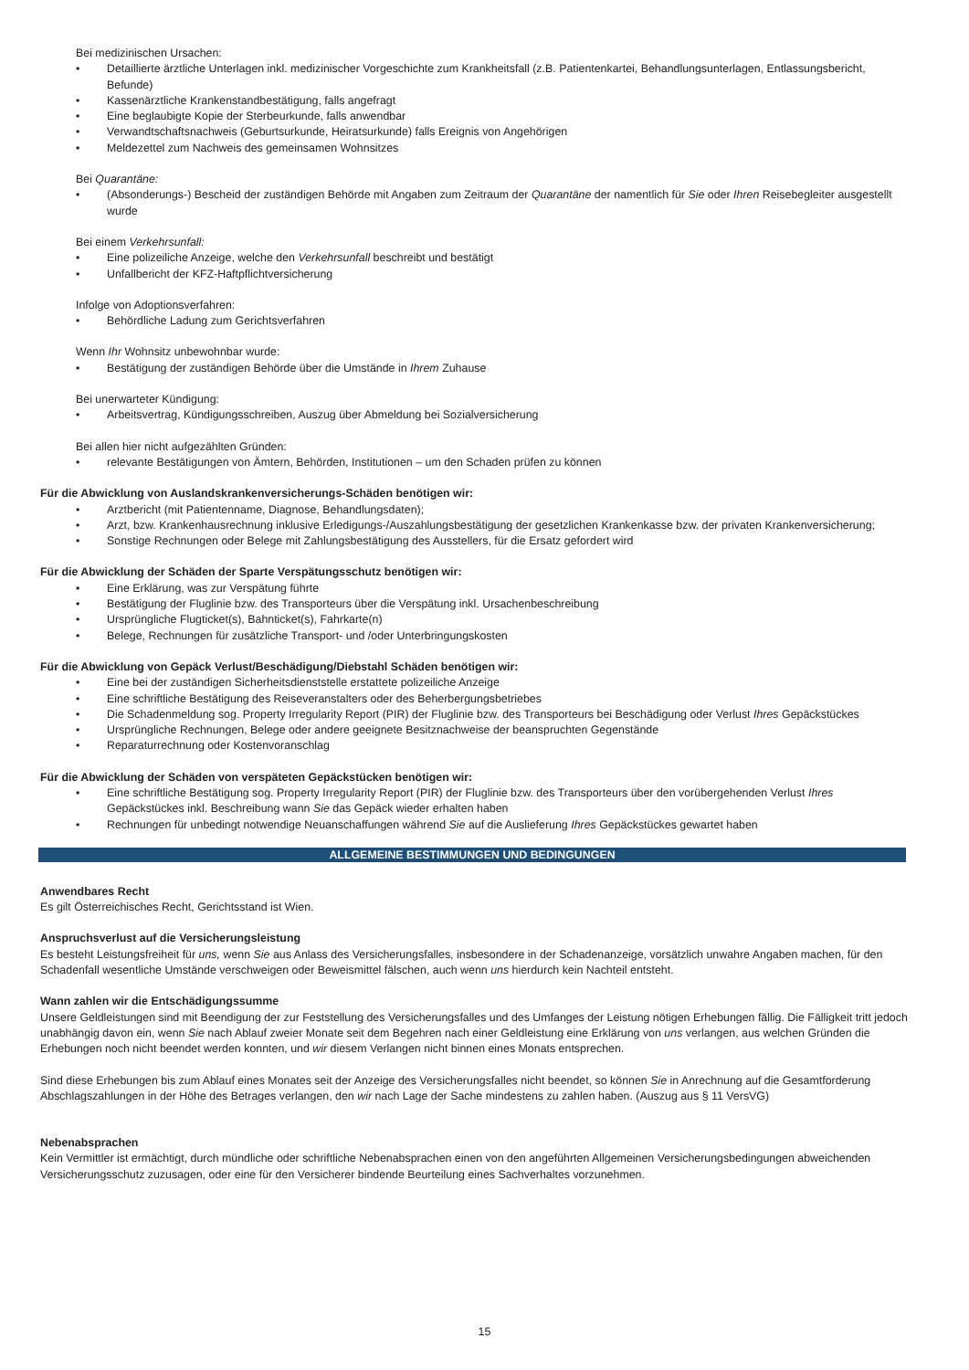Bei medizinischen Ursachen:
• Detaillierte ärztliche Unterlagen inkl. medizinischer Vorgeschichte zum Krankheitsfall (z.B. Patientenkartei, Behandlungsunterlagen, Entlassungsbericht, Befunde)
• Kassenärztliche Krankenstandbestätigung, falls angefragt
• Eine beglaubigte Kopie der Sterbeurkunde, falls anwendbar
• Verwandtschaftsnachweis (Geburtsurkunde, Heiratsurkunde) falls Ereignis von Angehörigen
• Meldezettel zum Nachweis des gemeinsamen Wohnsitzes
Bei Quarantäne:
• (Absonderungs-) Bescheid der zuständigen Behörde mit Angaben zum Zeitraum der Quarantäne der namentlich für Sie oder Ihren Reisebegleiter ausgestellt wurde
Bei einem Verkehrsunfall:
• Eine polizeiliche Anzeige, welche den Verkehrsunfall beschreibt und bestätigt
• Unfallbericht der KFZ-Haftpflichtversicherung
Infolge von Adoptionsverfahren:
• Behördliche Ladung zum Gerichtsverfahren
Wenn Ihr Wohnsitz unbewohnbar wurde:
• Bestätigung der zuständigen Behörde über die Umstände in Ihrem Zuhause
Bei unerwarteter Kündigung:
• Arbeitsvertrag, Kündigungsschreiben, Auszug über Abmeldung bei Sozialversicherung
Bei allen hier nicht aufgezählten Gründen:
• relevante Bestätigungen von Ämtern, Behörden, Institutionen – um den Schaden prüfen zu können
Für die Abwicklung von Auslandskrankenversicherungs-Schäden benötigen wir:
• Arztbericht (mit Patientenname, Diagnose, Behandlungsdaten);
• Arzt, bzw. Krankenhausrechnung inklusive Erledigungs-/Auszahlungsbestätigung der gesetzlichen Krankenkasse bzw. der privaten Krankenversicherung;
• Sonstige Rechnungen oder Belege mit Zahlungsbestätigung des Ausstellers, für die Ersatz gefordert wird
Für die Abwicklung der Schäden der Sparte Verspätungsschutz benötigen wir:
• Eine Erklärung, was zur Verspätung führte
• Bestätigung der Fluglinie bzw. des Transporteurs über die Verspätung inkl. Ursachenbeschreibung
• Ursprüngliche Flugticket(s), Bahnticket(s), Fahrkarte(n)
• Belege, Rechnungen für zusätzliche Transport- und /oder Unterbringungskosten
Für die Abwicklung von Gepäck Verlust/Beschädigung/Diebstahl Schäden benötigen wir:
• Eine bei der zuständigen Sicherheitsdienststelle erstattete polizeiliche Anzeige
• Eine schriftliche Bestätigung des Reiseveranstalters oder des Beherbergungsbetriebes
• Die Schadenmeldung sog. Property Irregularity Report (PIR) der Fluglinie bzw. des Transporteurs bei Beschädigung oder Verlust Ihres Gepäckstückes
• Ursprüngliche Rechnungen, Belege oder andere geeignete Besitznachweise der beanspruchten Gegenstände
• Reparaturrechnung oder Kostenvoranschlag
Für die Abwicklung der Schäden von verspäteten Gepäckstücken benötigen wir:
• Eine schriftliche Bestätigung sog. Property Irregularity Report (PIR) der Fluglinie bzw. des Transporteurs über den vorübergehenden Verlust Ihres Gepäckstückes inkl. Beschreibung wann Sie das Gepäck wieder erhalten haben
• Rechnungen für unbedingt notwendige Neuanschaffungen während Sie auf die Auslieferung Ihres Gepäckstückes gewartet haben
ALLGEMEINE BESTIMMUNGEN UND BEDINGUNGEN
Anwendbares Recht
Es gilt Österreichisches Recht, Gerichtsstand ist Wien.
Anspruchsverlust auf die Versicherungsleistung
Es besteht Leistungsfreiheit für uns, wenn Sie aus Anlass des Versicherungsfalles, insbesondere in der Schadenanzeige, vorsätzlich unwahre Angaben machen, für den Schadenfall wesentliche Umstände verschweigen oder Beweismittel fälschen, auch wenn uns hierdurch kein Nachteil entsteht.
Wann zahlen wir die Entschädigungssumme
Unsere Geldleistungen sind mit Beendigung der zur Feststellung des Versicherungsfalles und des Umfanges der Leistung nötigen Erhebungen fällig. Die Fälligkeit tritt jedoch unabhängig davon ein, wenn Sie nach Ablauf zweier Monate seit dem Begehren nach einer Geldleistung eine Erklärung von uns verlangen, aus welchen Gründen die Erhebungen noch nicht beendet werden konnten, und wir diesem Verlangen nicht binnen eines Monats entsprechen.
Sind diese Erhebungen bis zum Ablauf eines Monates seit der Anzeige des Versicherungsfalles nicht beendet, so können Sie in Anrechnung auf die Gesamtforderung Abschlagszahlungen in der Höhe des Betrages verlangen, den wir nach Lage der Sache mindestens zu zahlen haben. (Auszug aus § 11 VersVG)
Nebenabsprachen
Kein Vermittler ist ermächtigt, durch mündliche oder schriftliche Nebenabsprachen einen von den angeführten Allgemeinen Versicherungsbedingungen abweichenden Versicherungsschutz zuzusagen, oder eine für den Versicherer bindende Beurteilung eines Sachverhaltes vorzunehmen.
15